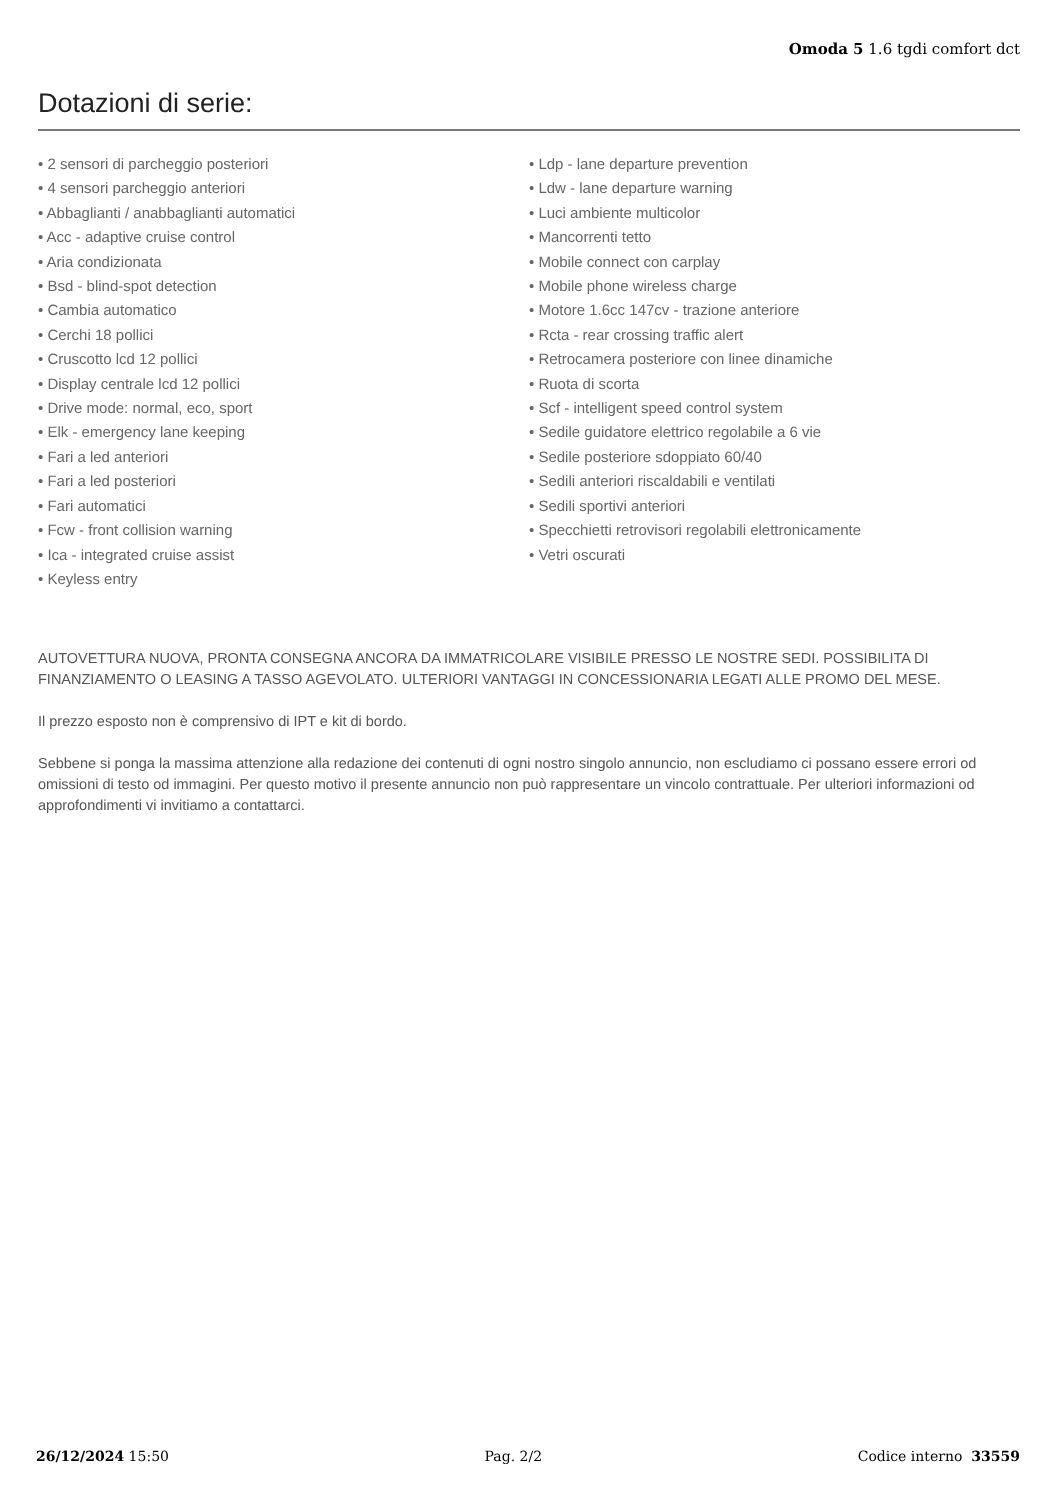Omoda 5 1.6 tgdi comfort dct
Dotazioni di serie:
• 2 sensori di parcheggio posteriori
• 4 sensori parcheggio anteriori
• Abbaglianti / anabbaglianti automatici
• Acc - adaptive cruise control
• Aria condizionata
• Bsd - blind-spot detection
• Cambia automatico
• Cerchi 18 pollici
• Cruscotto lcd 12 pollici
• Display centrale lcd 12 pollici
• Drive mode: normal, eco, sport
• Elk - emergency lane keeping
• Fari a led anteriori
• Fari a led posteriori
• Fari automatici
• Fcw - front collision warning
• Ica - integrated cruise assist
• Keyless entry
• Ldp - lane departure prevention
• Ldw - lane departure warning
• Luci ambiente multicolor
• Mancorrenti tetto
• Mobile connect con carplay
• Mobile phone wireless charge
• Motore 1.6cc 147cv - trazione anteriore
• Rcta - rear crossing traffic alert
• Retrocamera posteriore con linee dinamiche
• Ruota di scorta
• Scf - intelligent speed control system
• Sedile guidatore elettrico regolabile a 6 vie
• Sedile posteriore sdoppiato 60/40
• Sedili anteriori riscaldabili e ventilati
• Sedili sportivi anteriori
• Specchietti retrovisori regolabili elettronicamente
• Vetri oscurati
AUTOVETTURA NUOVA, PRONTA CONSEGNA ANCORA DA IMMATRICOLARE VISIBILE PRESSO LE NOSTRE SEDI. POSSIBILITA DI FINANZIAMENTO O LEASING A TASSO AGEVOLATO. ULTERIORI VANTAGGI IN CONCESSIONARIA LEGATI ALLE PROMO DEL MESE.
Il prezzo esposto non è comprensivo di IPT e kit di bordo.
Sebbene si ponga la massima attenzione alla redazione dei contenuti di ogni nostro singolo annuncio, non escludiamo ci possano essere errori od omissioni di testo od immagini. Per questo motivo il presente annuncio non può rappresentare un vincolo contrattuale. Per ulteriori informazioni od approfondimenti vi invitiamo a contattarci.
26/12/2024 15:50 Pag. 2/2 Codice interno 33559